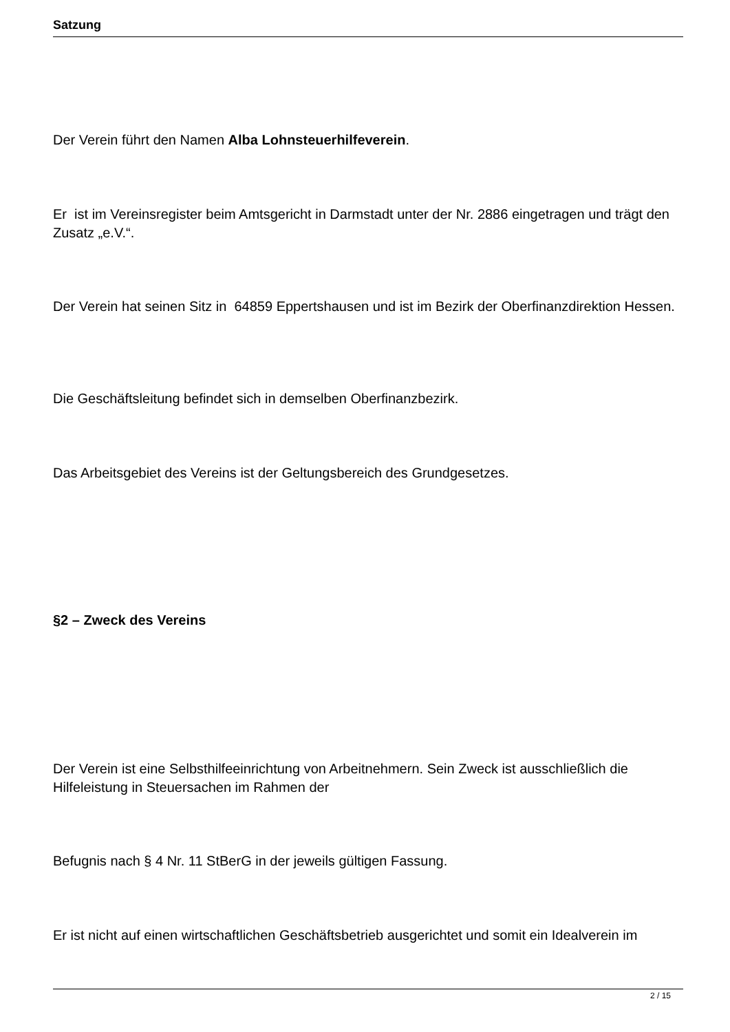Satzung
Der Verein führt den Namen Alba Lohnsteuerhilfeverein.
Er ist im Vereinsregister beim Amtsgericht in Darmstadt unter der Nr. 2886 eingetragen und trägt den Zusatz „e.V.“.
Der Verein hat seinen Sitz in 64859 Eppertshausen und ist im Bezirk der Oberfinanzdirektion Hessen.
Die Geschäftsleitung befindet sich in demselben Oberfinanzbezirk.
Das Arbeitsgebiet des Vereins ist der Geltungsbereich des Grundgesetzes.
§2 – Zweck des Vereins
Der Verein ist eine Selbsthilfeeinrichtung von Arbeitnehmern. Sein Zweck ist ausschließlich die Hilfeleistung in Steuersachen im Rahmen der
Befugnis nach § 4 Nr. 11 StBerG in der jeweils gültigen Fassung.
Er ist nicht auf einen wirtschaftlichen Geschäftsbetrieb ausgerichtet und somit ein Idealverein im
2 / 15